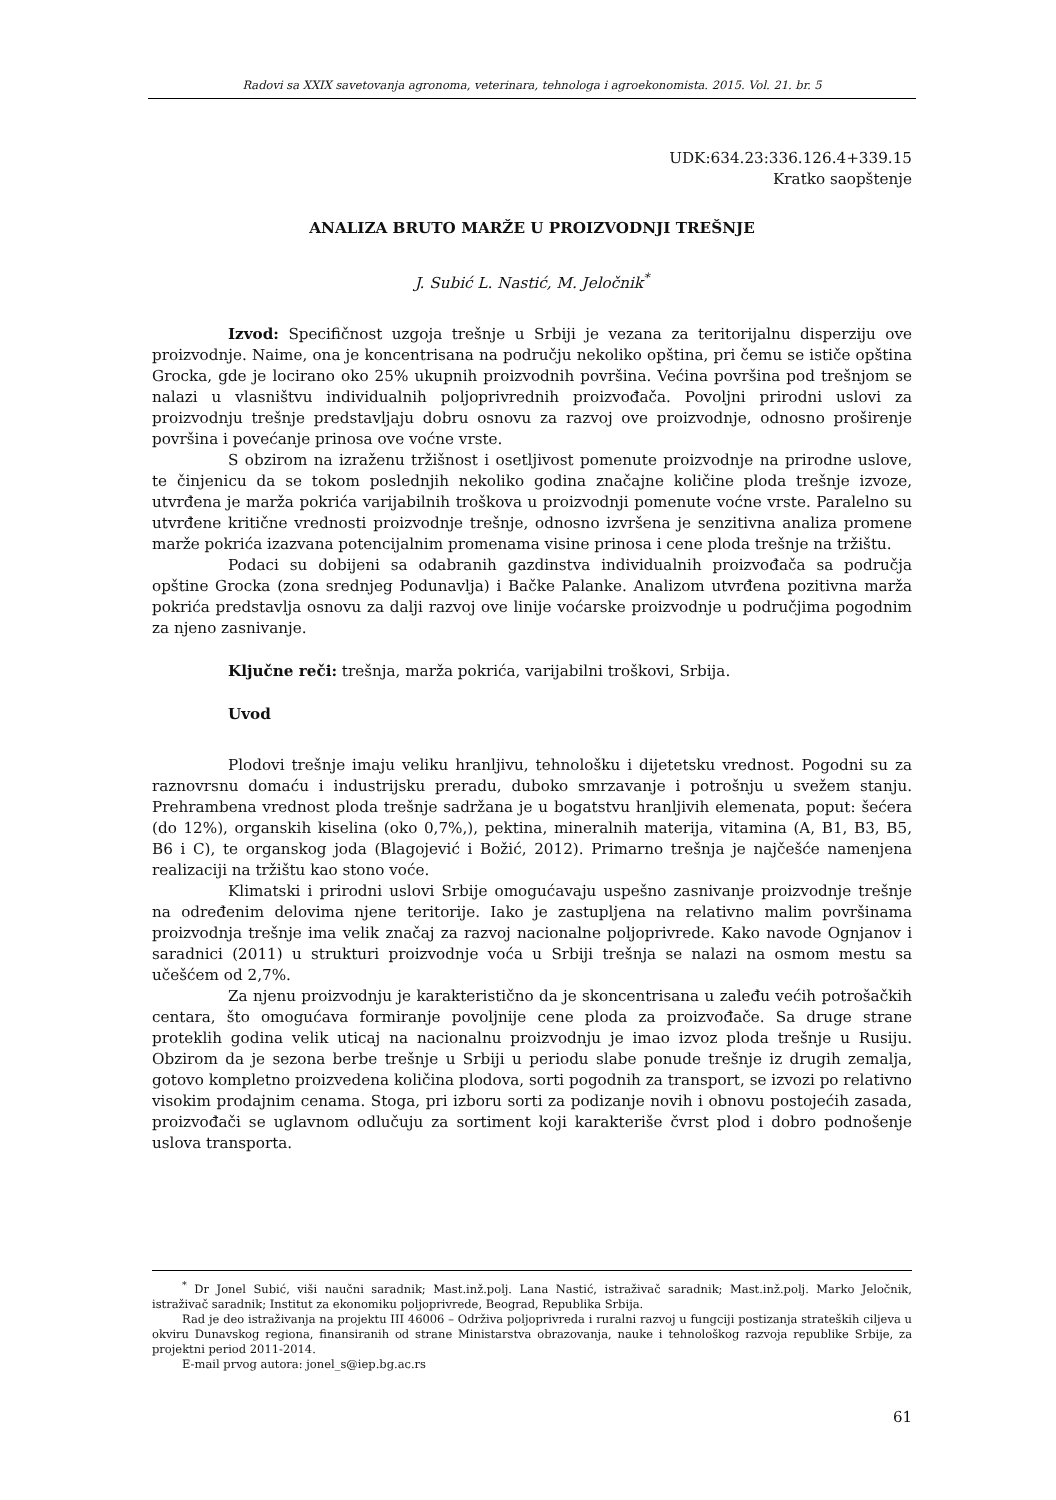Radovi sa XXIX savetovanja agronoma, veterinara, tehnologa i agroekonomista. 2015. Vol. 21. br. 5
UDK:634.23:336.126.4+339.15
Kratko saopštenje
ANALIZA BRUTO MARŽE U PROIZVODNJI TREŠNJE
J. Subić L. Nastić, M. Jeločnik<sup>*</sup>
Izvod: Specifičnost uzgoja trešnje u Srbiji je vezana za teritorijalnu disperziju ove proizvodnje. Naime, ona je koncentrisana na području nekoliko opština, pri čemu se ističe opština Grocka, gde je locirano oko 25% ukupnih proizvodnih površina. Većina površina pod trešnjom se nalazi u vlasništvu individualnih poljoprivrednih proizvođača. Povoljni prirodni uslovi za proizvodnju trešnje predstavljaju dobru osnovu za razvoj ove proizvodnje, odnosno proširenje površina i povećanje prinosa ove voćne vrste.
S obzirom na izraženu tržišnost i osetljivost pomenute proizvodnje na prirodne uslove, te činjenicu da se tokom poslednjih nekoliko godina značajne količine ploda trešnje izvoze, utvrđena je marža pokrića varijabilnih troškova u proizvodnji pomenute voćne vrste. Paralelno su utvrđene kritične vrednosti proizvodnje trešnje, odnosno izvršena je senzitivna analiza promene marže pokrića izazvana potencijalnim promenama visine prinosa i cene ploda trešnje na tržištu.
Podaci su dobijeni sa odabranih gazdinstva individualnih proizvođača sa područja opštine Grocka (zona srednjeg Podunavlja) i Bačke Palanke. Analizom utvrđena pozitivna marža pokrića predstavlja osnovu za dalji razvoj ove linije voćarske proizvodnje u područjima pogodnim za njeno zasnivanje.
Ključne reči: trešnja, marža pokrića, varijabilni troškovi, Srbija.
Uvod
Plodovi trešnje imaju veliku hranljivu, tehnološku i dijetetsku vrednost. Pogodni su za raznovrsnu domaću i industrijsku preradu, duboko smrzavanje i potrošnju u svežem stanju. Prehrambena vrednost ploda trešnje sadržana je u bogatstvu hranljivih elemenata, poput: šećera (do 12%), organskih kiselina (oko 0,7%,), pektina, mineralnih materija, vitamina (A, B1, B3, B5, B6 i C), te organskog joda (Blagojević i Božić, 2012). Primarno trešnja je najčešće namenjena realizaciji na tržištu kao stono voće.
Klimatski i prirodni uslovi Srbije omogućavaju uspešno zasnivanje proizvodnje trešnje na određenim delovima njene teritorije. Iako je zastupljena na relativno malim površinama proizvodnja trešnje ima velik značaj za razvoj nacionalne poljoprivrede. Kako navode Ognjanov i saradnici (2011) u strukturi proizvodnje voća u Srbiji trešnja se nalazi na osmom mestu sa učešćem od 2,7%.
Za njenu proizvodnju je karakteristično da je skoncentrisana u zaleđu većih potrošačkih centara, što omogućava formiranje povoljnije cene ploda za proizvođače. Sa druge strane proteklih godina velik uticaj na nacionalnu proizvodnju je imao izvoz ploda trešnje u Rusiju. Obzirom da je sezona berbe trešnje u Srbiji u periodu slabe ponude trešnje iz drugih zemalja, gotovo kompletno proizvedena količina plodova, sorti pogodnih za transport, se izvozi po relativno visokim prodajnim cenama. Stoga, pri izboru sorti za podizanje novih i obnovu postojećih zasada, proizvođači se uglavnom odlučuju za sortiment koji karakteriše čvrst plod i dobro podnošenje uslova transporta.
<sup>*</sup> Dr Jonel Subić, viši naučni saradnik; Mast.inž.polj. Lana Nastić, istraživač saradnik; Mast.inž.polj. Marko Jeločnik, istraživač saradnik; Institut za ekonomiku poljoprivrede, Beograd, Republika Srbija.
Rad je deo istraživanja na projektu III 46006 – Održiva poljoprivreda i ruralni razvoj u fungciji postizanja strateških ciljeva u okviru Dunavskog regiona, finansiranih od strane Ministarstva obrazovanja, nauke i tehnološkog razvoja republike Srbije, za projektni period 2011-2014.
E-mail prvog autora: jonel_s@iep.bg.ac.rs
61